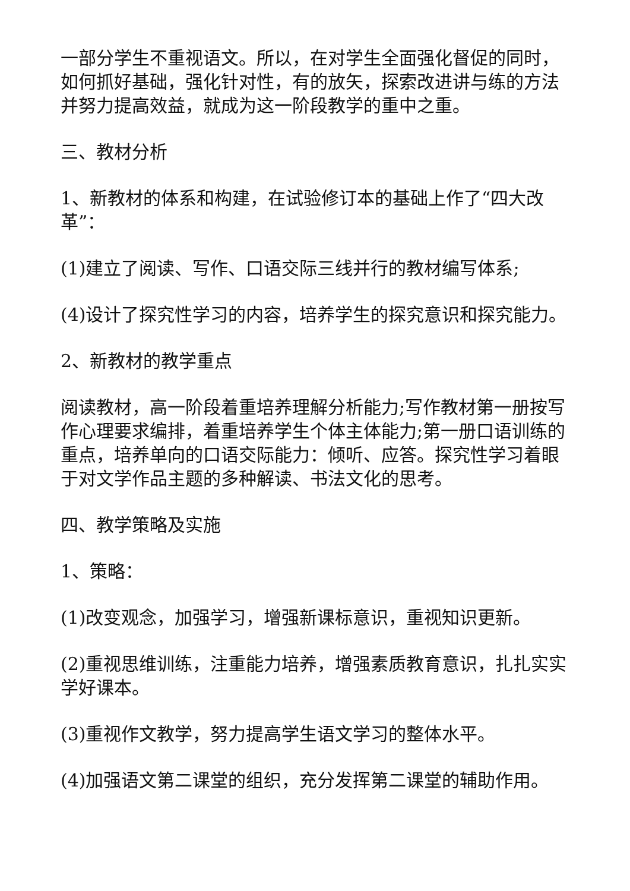一部分学生不重视语文。所以，在对学生全面强化督促的同时，如何抓好基础，强化针对性，有的放矢，探索改进讲与练的方法并努力提高效益，就成为这一阶段教学的重中之重。
三、教材分析
1、新教材的体系和构建，在试验修订本的基础上作了“四大改革”：
(1)建立了阅读、写作、口语交际三线并行的教材编写体系;
(4)设计了探究性学习的内容，培养学生的探究意识和探究能力。
2、新教材的教学重点
阅读教材，高一阶段着重培养理解分析能力;写作教材第一册按写作心理要求编排，着重培养学生个体主体能力;第一册口语训练的重点，培养单向的口语交际能力：倾听、应答。探究性学习着眼于对文学作品主题的多种解读、书法文化的思考。
四、教学策略及实施
1、策略：
(1)改变观念，加强学习，增强新课标意识，重视知识更新。
(2)重视思维训练，注重能力培养，增强素质教育意识，扎扎实实学好课本。
(3)重视作文教学，努力提高学生语文学习的整体水平。
(4)加强语文第二课堂的组织，充分发挥第二课堂的辅助作用。